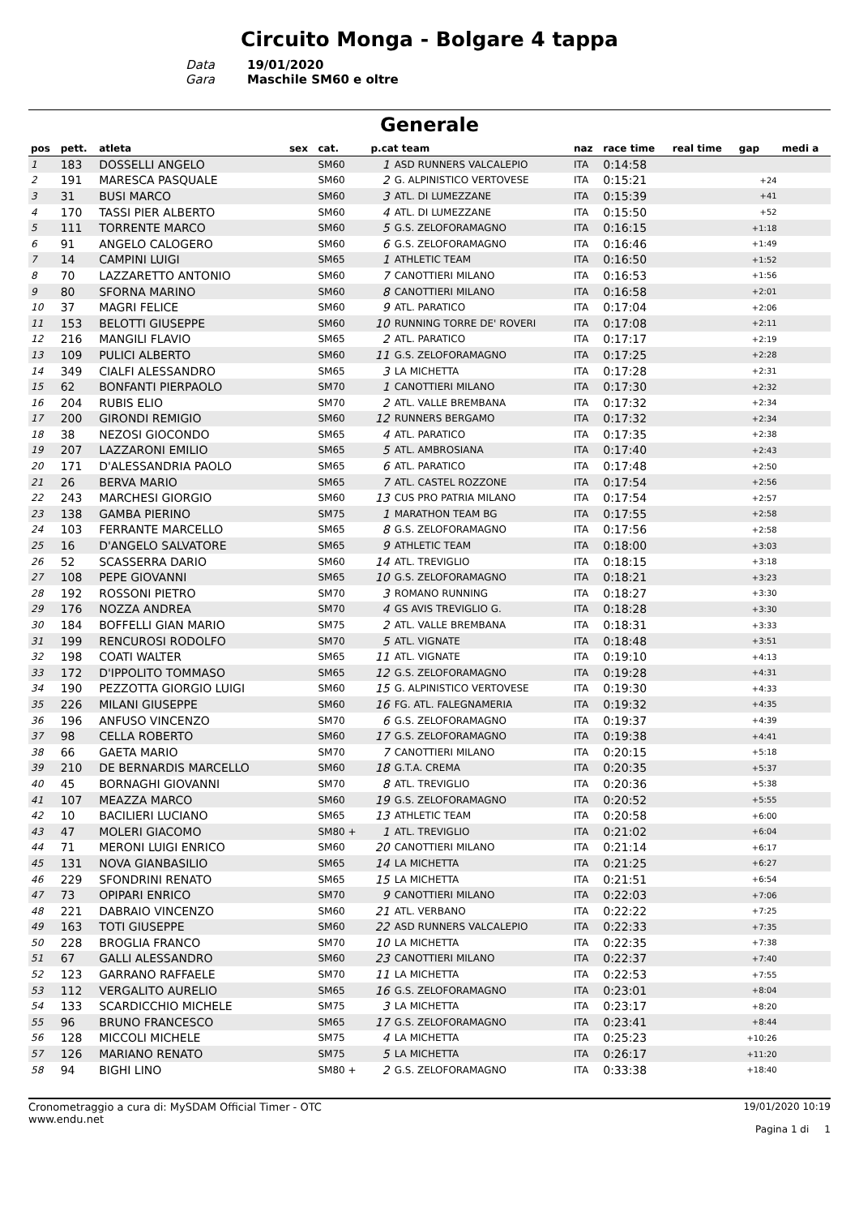Circuito Monga - Bolgare 4 tappa
Data
19/01/2020
Gara
Maschile SM60 e oltre
Generale
| pos | pett. | atleta | sex | cat. | p.cat team | | naz | race time | real time | gap | medi a |
| --- | --- | --- | --- | --- | --- | --- | --- | --- | --- | --- | --- |
| 1 | 183 | DOSSELLI ANGELO | | SM60 | 1 | ASD RUNNERS VALCALEPIO | ITA | 0:14:58 | | | |
| 2 | 191 | MARESCA PASQUALE | | SM60 | 2 | G. ALPINISTICO VERTOVESE | ITA | 0:15:21 | | +24 | |
| 3 | 31 | BUSI MARCO | | SM60 | 3 | ATL. DI LUMEZZANE | ITA | 0:15:39 | | +41 | |
| 4 | 170 | TASSI PIER ALBERTO | | SM60 | 4 | ATL. DI LUMEZZANE | ITA | 0:15:50 | | +52 | |
| 5 | 111 | TORRENTE MARCO | | SM60 | 5 | G.S. ZELOFORAMAGNO | ITA | 0:16:15 | | +1:18 | |
| 6 | 91 | ANGELO CALOGERO | | SM60 | 6 | G.S. ZELOFORAMAGNO | ITA | 0:16:46 | | +1:49 | |
| 7 | 14 | CAMPINI LUIGI | | SM65 | 1 | ATHLETIC TEAM | ITA | 0:16:50 | | +1:52 | |
| 8 | 70 | LAZZARETTO ANTONIO | | SM60 | 7 | CANOTTIERI MILANO | ITA | 0:16:53 | | +1:56 | |
| 9 | 80 | SFORNA MARINO | | SM60 | 8 | CANOTTIERI MILANO | ITA | 0:16:58 | | +2:01 | |
| 10 | 37 | MAGRI FELICE | | SM60 | 9 | ATL. PARATICO | ITA | 0:17:04 | | +2:06 | |
| 11 | 153 | BELOTTI GIUSEPPE | | SM60 | 10 | RUNNING TORRE DE' ROVERI | ITA | 0:17:08 | | +2:11 | |
| 12 | 216 | MANGILI FLAVIO | | SM65 | 2 | ATL. PARATICO | ITA | 0:17:17 | | +2:19 | |
| 13 | 109 | PULICI ALBERTO | | SM60 | 11 | G.S. ZELOFORAMAGNO | ITA | 0:17:25 | | +2:28 | |
| 14 | 349 | CIALFI ALESSANDRO | | SM65 | 3 | LA MICHETTA | ITA | 0:17:28 | | +2:31 | |
| 15 | 62 | BONFANTI PIERPAOLO | | SM70 | 1 | CANOTTIERI MILANO | ITA | 0:17:30 | | +2:32 | |
| 16 | 204 | RUBIS ELIO | | SM70 | 2 | ATL. VALLE BREMBANA | ITA | 0:17:32 | | +2:34 | |
| 17 | 200 | GIRONDI REMIGIO | | SM60 | 12 | RUNNERS BERGAMO | ITA | 0:17:32 | | +2:34 | |
| 18 | 38 | NEZOSI GIOCONDO | | SM65 | 4 | ATL. PARATICO | ITA | 0:17:35 | | +2:38 | |
| 19 | 207 | LAZZARONI EMILIO | | SM65 | 5 | ATL. AMBROSIANA | ITA | 0:17:40 | | +2:43 | |
| 20 | 171 | D'ALESSANDRIA PAOLO | | SM65 | 6 | ATL. PARATICO | ITA | 0:17:48 | | +2:50 | |
| 21 | 26 | BERVA MARIO | | SM65 | 7 | ATL. CASTEL ROZZONE | ITA | 0:17:54 | | +2:56 | |
| 22 | 243 | MARCHESI GIORGIO | | SM60 | 13 | CUS PRO PATRIA MILANO | ITA | 0:17:54 | | +2:57 | |
| 23 | 138 | GAMBA PIERINO | | SM75 | 1 | MARATHON TEAM BG | ITA | 0:17:55 | | +2:58 | |
| 24 | 103 | FERRANTE MARCELLO | | SM65 | 8 | G.S. ZELOFORAMAGNO | ITA | 0:17:56 | | +2:58 | |
| 25 | 16 | D'ANGELO SALVATORE | | SM65 | 9 | ATHLETIC TEAM | ITA | 0:18:00 | | +3:03 | |
| 26 | 52 | SCASSERRA DARIO | | SM60 | 14 | ATL. TREVIGLIO | ITA | 0:18:15 | | +3:18 | |
| 27 | 108 | PEPE GIOVANNI | | SM65 | 10 | G.S. ZELOFORAMAGNO | ITA | 0:18:21 | | +3:23 | |
| 28 | 192 | ROSSONI PIETRO | | SM70 | 3 | ROMANO RUNNING | ITA | 0:18:27 | | +3:30 | |
| 29 | 176 | NOZZA ANDREA | | SM70 | 4 | GS AVIS TREVIGLIO G. | ITA | 0:18:28 | | +3:30 | |
| 30 | 184 | BOFFELLI GIAN MARIO | | SM75 | 2 | ATL. VALLE BREMBANA | ITA | 0:18:31 | | +3:33 | |
| 31 | 199 | RENCUROSI RODOLFO | | SM70 | 5 | ATL. VIGNATE | ITA | 0:18:48 | | +3:51 | |
| 32 | 198 | COATI WALTER | | SM65 | 11 | ATL. VIGNATE | ITA | 0:19:10 | | +4:13 | |
| 33 | 172 | D'IPPOLITO TOMMASO | | SM65 | 12 | G.S. ZELOFORAMAGNO | ITA | 0:19:28 | | +4:31 | |
| 34 | 190 | PEZZOTTA GIORGIO LUIGI | | SM60 | 15 | G. ALPINISTICO VERTOVESE | ITA | 0:19:30 | | +4:33 | |
| 35 | 226 | MILANI GIUSEPPE | | SM60 | 16 | FG. ATL. FALEGNAMERIA | ITA | 0:19:32 | | +4:35 | |
| 36 | 196 | ANFUSO VINCENZO | | SM70 | 6 | G.S. ZELOFORAMAGNO | ITA | 0:19:37 | | +4:39 | |
| 37 | 98 | CELLA ROBERTO | | SM60 | 17 | G.S. ZELOFORAMAGNO | ITA | 0:19:38 | | +4:41 | |
| 38 | 66 | GAETA MARIO | | SM70 | 7 | CANOTTIERI MILANO | ITA | 0:20:15 | | +5:18 | |
| 39 | 210 | DE BERNARDIS MARCELLO | | SM60 | 18 | G.T.A. CREMA | ITA | 0:20:35 | | +5:37 | |
| 40 | 45 | BORNAGHI GIOVANNI | | SM70 | 8 | ATL. TREVIGLIO | ITA | 0:20:36 | | +5:38 | |
| 41 | 107 | MEAZZA MARCO | | SM60 | 19 | G.S. ZELOFORAMAGNO | ITA | 0:20:52 | | +5:55 | |
| 42 | 10 | BACILIERI LUCIANO | | SM65 | 13 | ATHLETIC TEAM | ITA | 0:20:58 | | +6:00 | |
| 43 | 47 | MOLERI GIACOMO | | SM80 + | 1 | ATL. TREVIGLIO | ITA | 0:21:02 | | +6:04 | |
| 44 | 71 | MERONI LUIGI ENRICO | | SM60 | 20 | CANOTTIERI MILANO | ITA | 0:21:14 | | +6:17 | |
| 45 | 131 | NOVA GIANBASILIO | | SM65 | 14 | LA MICHETTA | ITA | 0:21:25 | | +6:27 | |
| 46 | 229 | SFONDRINI RENATO | | SM65 | 15 | LA MICHETTA | ITA | 0:21:51 | | +6:54 | |
| 47 | 73 | OPIPARI ENRICO | | SM70 | 9 | CANOTTIERI MILANO | ITA | 0:22:03 | | +7:06 | |
| 48 | 221 | DABRAIO VINCENZO | | SM60 | 21 | ATL. VERBANO | ITA | 0:22:22 | | +7:25 | |
| 49 | 163 | TOTI GIUSEPPE | | SM60 | 22 | ASD RUNNERS VALCALEPIO | ITA | 0:22:33 | | +7:35 | |
| 50 | 228 | BROGLIA FRANCO | | SM70 | 10 | LA MICHETTA | ITA | 0:22:35 | | +7:38 | |
| 51 | 67 | GALLI ALESSANDRO | | SM60 | 23 | CANOTTIERI MILANO | ITA | 0:22:37 | | +7:40 | |
| 52 | 123 | GARRANO RAFFAELE | | SM70 | 11 | LA MICHETTA | ITA | 0:22:53 | | +7:55 | |
| 53 | 112 | VERGALITO AURELIO | | SM65 | 16 | G.S. ZELOFORAMAGNO | ITA | 0:23:01 | | +8:04 | |
| 54 | 133 | SCARDICCHIO MICHELE | | SM75 | 3 | LA MICHETTA | ITA | 0:23:17 | | +8:20 | |
| 55 | 96 | BRUNO FRANCESCO | | SM65 | 17 | G.S. ZELOFORAMAGNO | ITA | 0:23:41 | | +8:44 | |
| 56 | 128 | MICCOLI MICHELE | | SM75 | 4 | LA MICHETTA | ITA | 0:25:23 | | +10:26 | |
| 57 | 126 | MARIANO RENATO | | SM75 | 5 | LA MICHETTA | ITA | 0:26:17 | | +11:20 | |
| 58 | 94 | BIGHI LINO | | SM80 + | 2 | G.S. ZELOFORAMAGNO | ITA | 0:33:38 | | +18:40 | |
Cronometraggio a cura di: MySDAM Official Timer - OTC
www.endu.net
19/01/2020 10:19
Pagina 1 di 1